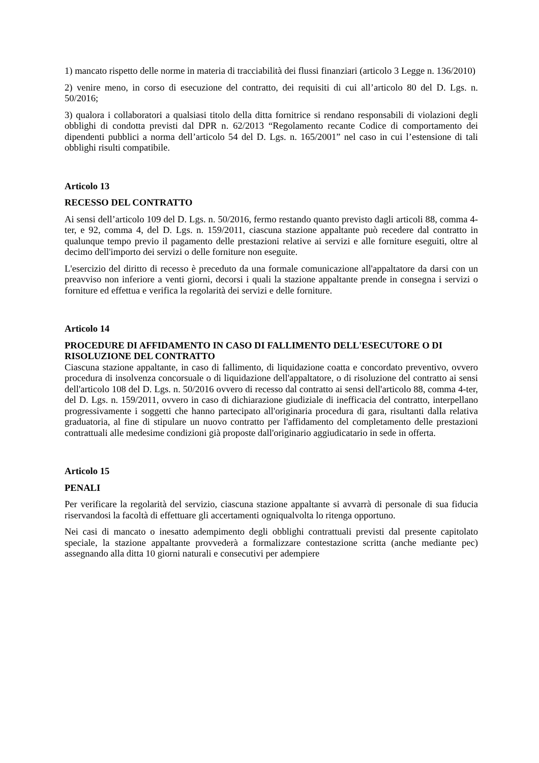1) mancato rispetto delle norme in materia di tracciabilità dei flussi finanziari (articolo 3 Legge n. 136/2010)
2) venire meno, in corso di esecuzione del contratto, dei requisiti di cui all’articolo 80 del D. Lgs. n. 50/2016;
3) qualora i collaboratori a qualsiasi titolo della ditta fornitrice si rendano responsabili di violazioni degli obblighi di condotta previsti dal DPR n. 62/2013 “Regolamento recante Codice di comportamento dei dipendenti pubblici a norma dell’articolo 54 del D. Lgs. n. 165/2001” nel caso in cui l’estensione di tali obblighi risulti compatibile.
Articolo 13
RECESSO DEL CONTRATTO
Ai sensi dell’articolo 109 del D. Lgs. n. 50/2016, fermo restando quanto previsto dagli articoli 88, comma 4-ter, e 92, comma 4, del D. Lgs. n. 159/2011, ciascuna stazione appaltante può recedere dal contratto in qualunque tempo previo il pagamento delle prestazioni relative ai servizi e alle forniture eseguiti, oltre al decimo dell'importo dei servizi o delle forniture non eseguite.
L'esercizio del diritto di recesso è preceduto da una formale comunicazione all'appaltatore da darsi con un preavviso non inferiore a venti giorni, decorsi i quali la stazione appaltante prende in consegna i servizi o forniture ed effettua e verifica la regolarità dei servizi e delle forniture.
Articolo 14
PROCEDURE DI AFFIDAMENTO IN CASO DI FALLIMENTO DELL'ESECUTORE O DI RISOLUZIONE DEL CONTRATTO
Ciascuna stazione appaltante, in caso di fallimento, di liquidazione coatta e concordato preventivo, ovvero procedura di insolvenza concorsuale o di liquidazione dell'appaltatore, o di risoluzione del contratto ai sensi dell'articolo 108 del D. Lgs. n. 50/2016 ovvero di recesso dal contratto ai sensi dell'articolo 88, comma 4-ter, del D. Lgs. n. 159/2011, ovvero in caso di dichiarazione giudiziale di inefficacia del contratto, interpellano progressivamente i soggetti che hanno partecipato all'originaria procedura di gara, risultanti dalla relativa graduatoria, al fine di stipulare un nuovo contratto per l'affidamento del completamento delle prestazioni contrattuali alle medesime condizioni già proposte dall'originario aggiudicatario in sede in offerta.
Articolo 15
PENALI
Per verificare la regolarità del servizio, ciascuna stazione appaltante si avvarrà di personale di sua fiducia riservandosi la facoltà di effettuare gli accertamenti ogniqualvolta lo ritenga opportuno.
Nei casi di mancato o inesatto adempimento degli obblighi contrattuali previsti dal presente capitolato speciale, la stazione appaltante provvederà a formalizzare contestazione scritta (anche mediante pec) assegnando alla ditta 10 giorni naturali e consecutivi per adempiere